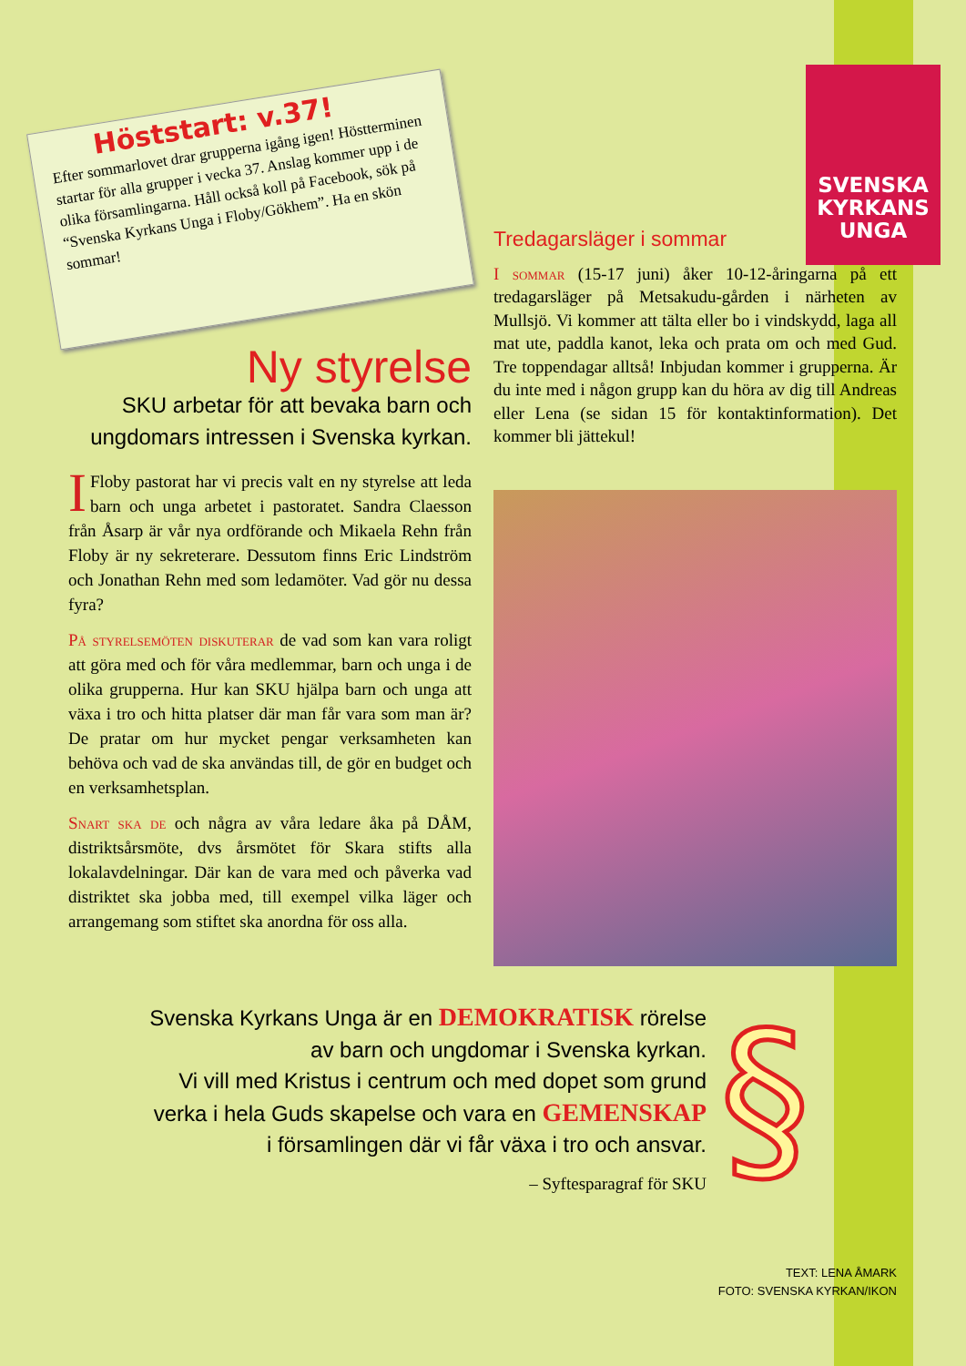Höststart: v.37!
Efter sommarlovet drar grupperna igång igen! Höstterminen startar för alla grupper i vecka 37. Anslag kommer upp i de olika församlingarna. Håll också koll på Facebook, sök på “Svenska Kyrkans Unga i Floby/Gökhem”. Ha en skön sommar!
SVENSKA
KYRKANS
UNGA
Ny styrelse
SKU arbetar för att bevaka barn och ungdomars intressen i Svenska kyrkan.
I Floby pastorat har vi precis valt en ny styrelse att leda barn och unga arbetet i pastoratet. Sandra Claesson från Åsarp är vår nya ordförande och Mikaela Rehn från Floby är ny sekreterare. Dessutom finns Eric Lindström och Jonathan Rehn med som ledamöter. Vad gör nu dessa fyra?
På styrelsemöten diskuterar de vad som kan vara roligt att göra med och för våra medlemmar, barn och unga i de olika grupperna. Hur kan SKU hjälpa barn och unga att växa i tro och hitta platser där man får vara som man är? De pratar om hur mycket pengar verksamheten kan behöva och vad de ska användas till, de gör en budget och en verksamhetsplan.
Snart ska de och några av våra ledare åka på DÅM, distriktsårsmöte, dvs årsmötet för Skara stifts alla lokalavdelningar. Där kan de vara med och påverka vad distriktet ska jobba med, till exempel vilka läger och arrangemang som stiftet ska anordna för oss alla.
Tredagarsläger i sommar
I sommar (15-17 juni) åker 10-12-åringarna på ett tredagarsläger på Metsakudu-gården i närheten av Mullsjö. Vi kommer att tälta eller bo i vindskydd, laga all mat ute, paddla kanot, leka och prata om och med Gud. Tre toppendagar alltså! Inbjudan kommer i grupperna. Är du inte med i någon grupp kan du höra av dig till Andreas eller Lena (se sidan 15 för kontaktinformation). Det kommer bli jättekul!
Svenska Kyrkans Unga är en DEMOKRATISK rörelse
av barn och ungdomar i Svenska kyrkan.
Vi vill med Kristus i centrum och med dopet som grund
verka i hela Guds skapelse och vara en GEMENSKAP
i församlingen där vi får växa i tro och ansvar.
– Syftesparagraf för SKU
§
TEXT: LENA ÅMARK
FOTO: SVENSKA KYRKAN/IKON